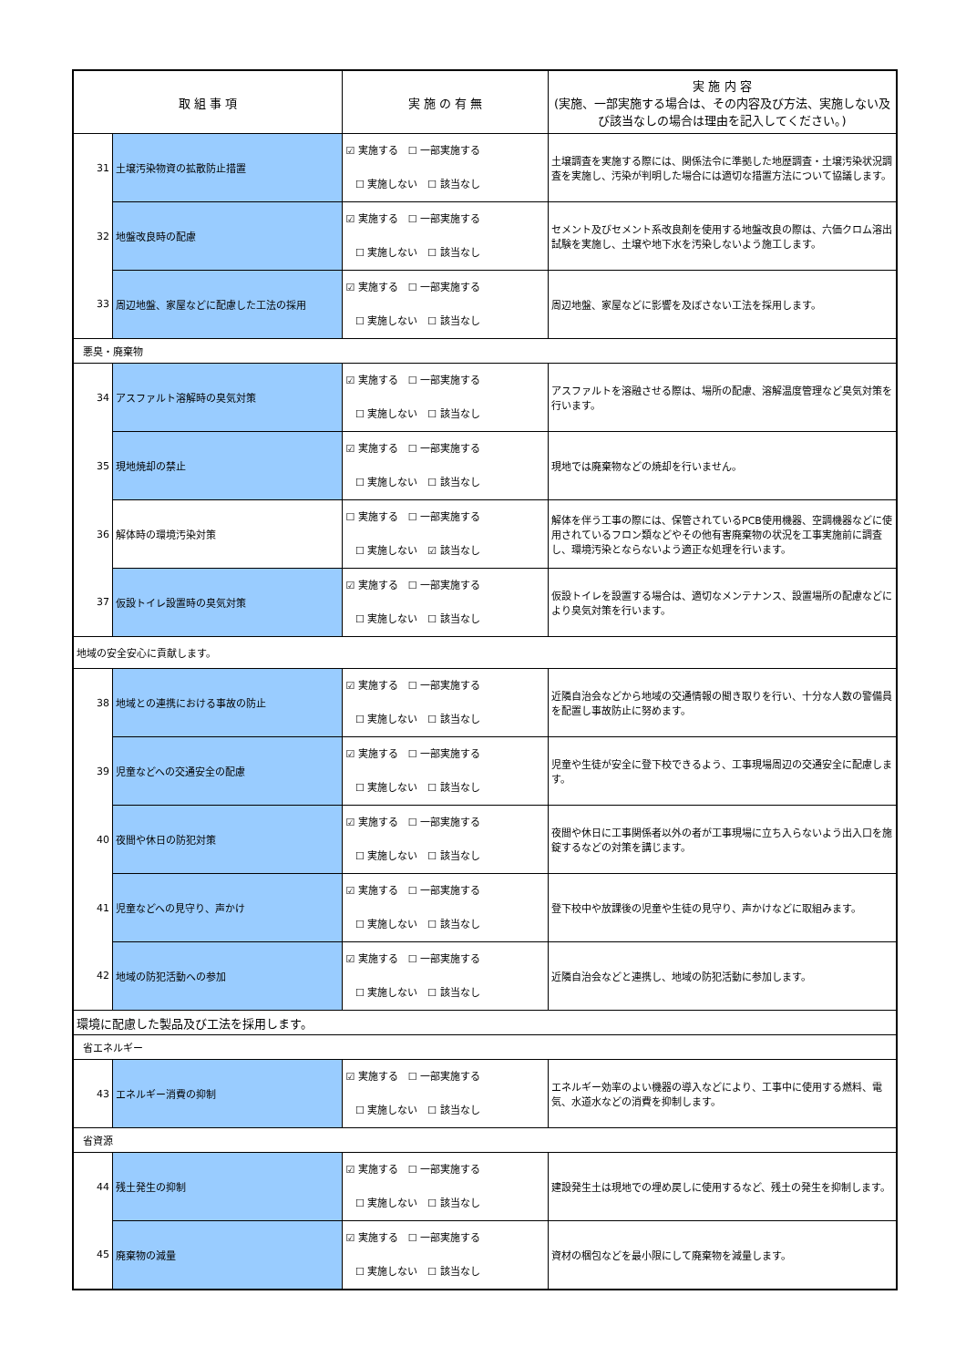| 取 組 事 項 | | 実 施 の 有 無 | 実 施 内 容 (実施、一部実施する場合は、その内容及び方法、実施しない及び該当なしの場合は理由を記入してください。) |
| --- | --- | --- | --- |
| 31 | 土壌汚染物資の拡散防止措置 | ☑ 実施する ☐ 一部実施する ☐ 実施しない ☐ 該当なし | 土壌調査を実施する際には、関係法令に準拠した地歴調査・土壌汚染状況調査を実施し、汚染が判明した場合には適切な措置方法について協議します。 |
| 32 | 地盤改良時の配慮 | ☑ 実施する ☐ 一部実施する ☐ 実施しない ☐ 該当なし | セメント及びセメント系改良剤を使用する地盤改良の際は、六価クロム溶出試験を実施し、土壌や地下水を汚染しないよう施工します。 |
| 33 | 周辺地盤、家屋などに配慮した工法の採用 | ☑ 実施する ☐ 一部実施する ☐ 実施しない ☐ 該当なし | 周辺地盤、家屋などに影響を及ぼさない工法を採用します。 |
| 悪臭・廃棄物 | | | |
| 34 | アスファルト溶解時の臭気対策 | ☑ 実施する ☐ 一部実施する ☐ 実施しない ☐ 該当なし | アスファルトを溶融させる際は、場所の配慮、溶解温度管理など臭気対策を行います。 |
| 35 | 現地焼却の禁止 | ☑ 実施する ☐ 一部実施する ☐ 実施しない ☐ 該当なし | 現地では廃棄物などの焼却を行いません。 |
| 36 | 解体時の環境汚染対策 | ☐ 実施する ☐ 一部実施する ☐ 実施しない ☑ 該当なし | 解体を伴う工事の際には、保管されているPCB使用機器、空調機器などに使用されているフロン類などやその他有害廃棄物の状況を工事実施前に調査し、環境汚染とならないよう適正な処理を行います。 |
| 37 | 仮設トイレ設置時の臭気対策 | ☑ 実施する ☐ 一部実施する ☐ 実施しない ☐ 該当なし | 仮設トイレを設置する場合は、適切なメンテナンス、設置場所の配慮などにより臭気対策を行います。 |
| 地域の安全安心に貢献します。 | | | |
| 38 | 地域との連携における事故の防止 | ☑ 実施する ☐ 一部実施する ☐ 実施しない ☐ 該当なし | 近隣自治会などから地域の交通情報の聞き取りを行い、十分な人数の警備員を配置し事故防止に努めます。 |
| 39 | 児童などへの交通安全の配慮 | ☑ 実施する ☐ 一部実施する ☐ 実施しない ☐ 該当なし | 児童や生徒が安全に登下校できるよう、工事現場周辺の交通安全に配慮します。 |
| 40 | 夜間や休日の防犯対策 | ☑ 実施する ☐ 一部実施する ☐ 実施しない ☐ 該当なし | 夜間や休日に工事関係者以外の者が工事現場に立ち入らないよう出入口を施錠するなどの対策を講じます。 |
| 41 | 児童などへの見守り、声かけ | ☑ 実施する ☐ 一部実施する ☐ 実施しない ☐ 該当なし | 登下校中や放課後の児童や生徒の見守り、声かけなどに取組みます。 |
| 42 | 地域の防犯活動への参加 | ☑ 実施する ☐ 一部実施する ☐ 実施しない ☐ 該当なし | 近隣自治会などと連携し、地域の防犯活動に参加します。 |
| 環境に配慮した製品及び工法を採用します。 | | | |
| 省エネルギー | | | |
| 43 | エネルギー消費の抑制 | ☑ 実施する ☐ 一部実施する ☐ 実施しない ☐ 該当なし | エネルギー効率のよい機器の導入などにより、工事中に使用する燃料、電気、水道水などの消費を抑制します。 |
| 省資源 | | | |
| 44 | 残土発生の抑制 | ☑ 実施する ☐ 一部実施する ☐ 実施しない ☐ 該当なし | 建設発生土は現地での埋め戻しに使用するなど、残土の発生を抑制します。 |
| 45 | 廃棄物の減量 | ☑ 実施する ☐ 一部実施する ☐ 実施しない ☐ 該当なし | 資材の梱包などを最小限にして廃棄物を減量します。 |